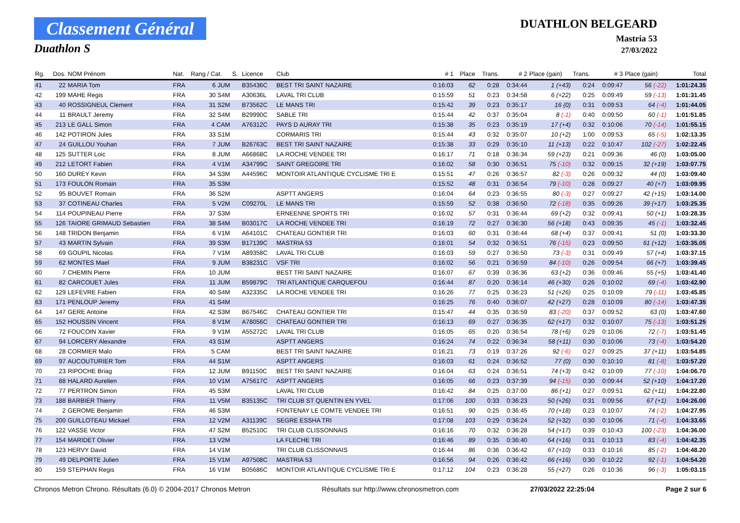Classement Général
Duathlon S
DUATHLON BELGEARD
Mastria 53
27/03/2022
| Rg. | Dos. | NOM Prénom | Nat. | Rang / Cat. | S. | Licence | Club | # 1 | Place | Trans. | # 2 | Place (gain) | Trans. | # 3 | Place (gain) | Total |
| --- | --- | --- | --- | --- | --- | --- | --- | --- | --- | --- | --- | --- | --- | --- | --- | --- |
| 41 | 22 | MARIA Tom | FRA | 6 JUM | | B35436C | BEST TRI SAINT NAZAIRE | 0:16:03 | 62 | 0:28 | 0:34:44 | 1 (+43) | 0:24 | 0:09:47 | 56 (-22) | 1:01:24.35 |
| 42 | 199 | MAHE Regis | FRA | 30 S4M | | A30636L | LAVAL TRI CLUB | 0:15:59 | 51 | 0:23 | 0:34:58 | 6 (+22) | 0:25 | 0:09:49 | 59 (-13) | 1:01:31.45 |
| 43 | 40 | ROSSIGNEUL Clement | FRA | 31 S2M | | B73562C | LE MANS TRI | 0:15:42 | 39 | 0:23 | 0:35:17 | 16 (0) | 0:31 | 0:09:53 | 64 (-4) | 1:01:44.05 |
| 44 | 11 | BRAULT Jeremy | FRA | 32 S4M | | B29990C | SABLE TRI | 0:15:44 | 42 | 0:37 | 0:35:04 | 8 (-1) | 0:40 | 0:09:50 | 60 (-1) | 1:01:51.85 |
| 45 | 213 | LE GALL Simon | FRA | 4 CAM | | A76312C | PAYS D AURAY TRI | 0:15:38 | 35 | 0:23 | 0:35:19 | 17 (+4) | 0:32 | 0:10:06 | 70 (-14) | 1:01:55.15 |
| 46 | 142 | POTIRON Jules | FRA | 33 S1M | | | CORMARIS TRI | 0:15:44 | 43 | 0:32 | 0:35:07 | 10 (+2) | 1:00 | 0:09:53 | 65 (-5) | 1:02:13.35 |
| 47 | 24 | GUILLOU Youhan | FRA | 7 JUM | | B26763C | BEST TRI SAINT NAZAIRE | 0:15:38 | 33 | 0:29 | 0:35:10 | 11 (+13) | 0:22 | 0:10:47 | 102 (-27) | 1:02:22.45 |
| 48 | 125 | SUTTER Loic | FRA | 8 JUM | | A66868C | LA ROCHE VENDEE TRI | 0:16:17 | 71 | 0:18 | 0:36:34 | 59 (+23) | 0:21 | 0:09:36 | 46 (0) | 1:03:05.00 |
| 49 | 212 | LETORT Fabien | FRA | 4 V1M | | A34799C | SAINT GREGOIRE TRI | 0:16:02 | 58 | 0:30 | 0:36:51 | 75 (-10) | 0:32 | 0:09:15 | 32 (+19) | 1:03:07.75 |
| 50 | 160 | DUREY Kevin | FRA | 34 S3M | | A44596C | MONTOIR ATLANTIQUE CYCLISME TRI E | 0:15:51 | 47 | 0:26 | 0:36:57 | 82 (-3) | 0:26 | 0:09:32 | 44 (0) | 1:03:09.40 |
| 51 | 173 | FOULON Romain | FRA | 35 S3M | | | | 0:15:52 | 48 | 0:31 | 0:36:54 | 79 (-10) | 0:28 | 0:09:27 | 40 (+7) | 1:03:09.95 |
| 52 | 95 | BOUVET Romain | FRA | 36 S2M | | | ASPTT ANGERS | 0:16:04 | 64 | 0:23 | 0:36:55 | 80 (-3) | 0:27 | 0:09:27 | 42 (+15) | 1:03:14.00 |
| 53 | 37 | COTINEAU Charles | FRA | 5 V2M | | C09270L | LE MANS TRI | 0:15:59 | 52 | 0:38 | 0:36:50 | 72 (-18) | 0:35 | 0:09:26 | 39 (+17) | 1:03:25.35 |
| 54 | 114 | POUPINEAU Pierre | FRA | 37 S3M | | | ERNEENNE SPORTS TRI | 0:16:02 | 57 | 0:31 | 0:36:44 | 69 (+2) | 0:32 | 0:09:41 | 50 (+1) | 1:03:28.35 |
| 55 | 126 | TAIORE GRIMAUD Sebastien | FRA | 38 S4M | | B03017C | LA ROCHE VENDEE TRI | 0:16:19 | 72 | 0:27 | 0:36:30 | 56 (+18) | 0:43 | 0:09:35 | 45 (-1) | 1:03:32.45 |
| 56 | 148 | TRIDON Benjamin | FRA | 6 V1M | | A64101C | CHATEAU GONTIER TRI | 0:16:03 | 60 | 0:31 | 0:36:44 | 68 (+4) | 0:37 | 0:09:41 | 51 (0) | 1:03:33.30 |
| 57 | 43 | MARTIN Sylvain | FRA | 39 S3M | | B17139C | MASTRIA 53 | 0:16:01 | 54 | 0:32 | 0:36:51 | 76 (-15) | 0:23 | 0:09:50 | 61 (+12) | 1:03:35.05 |
| 58 | 69 | GOUPIL Nicolas | FRA | 7 V1M | | A89358C | LAVAL TRI CLUB | 0:16:03 | 59 | 0:27 | 0:36:50 | 73 (-3) | 0:31 | 0:09:49 | 57 (+4) | 1:03:37.15 |
| 59 | 62 | MONTES Mael | FRA | 9 JUM | | B38231C | VSF TRI | 0:16:02 | 56 | 0:21 | 0:36:59 | 84 (-10) | 0:26 | 0:09:54 | 66 (+7) | 1:03:39.45 |
| 60 | 7 | CHEMIN Pierre | FRA | 10 JUM | | | BEST TRI SAINT NAZAIRE | 0:16:07 | 67 | 0:39 | 0:36:36 | 63 (+2) | 0:36 | 0:09:46 | 55 (+5) | 1:03:41.40 |
| 61 | 82 | CARCOUET Jules | FRA | 11 JUM | | B59879C | TRI ATLANTIQUE CARQUEFOU | 0:16:44 | 87 | 0:20 | 0:36:14 | 46 (+30) | 0:26 | 0:10:02 | 69 (-4) | 1:03:42.90 |
| 62 | 129 | LEFEVRE Fabien | FRA | 40 S4M | | A32335C | LA ROCHE VENDEE TRI | 0:16:26 | 77 | 0:25 | 0:36:23 | 51 (+26) | 0:25 | 0:10:09 | 79 (-11) | 1:03:45.85 |
| 63 | 171 | PENLOUP Jeremy | FRA | 41 S4M | | | | 0:16:25 | 76 | 0:40 | 0:36:07 | 42 (+27) | 0:28 | 0:10:09 | 80 (-14) | 1:03:47.35 |
| 64 | 147 | GERE Antoine | FRA | 42 S3M | | B67546C | CHATEAU GONTIER TRI | 0:15:47 | 44 | 0:35 | 0:36:59 | 83 (-20) | 0:37 | 0:09:52 | 63 (0) | 1:03:47.60 |
| 65 | 152 | HOUSSIN Vincent | FRA | 8 V1M | | A78056C | CHATEAU GONTIER TRI | 0:16:13 | 69 | 0:27 | 0:36:35 | 62 (+17) | 0:32 | 0:10:07 | 75 (-13) | 1:03:51.25 |
| 66 | 72 | FOUCOIN Xavier | FRA | 9 V1M | | A55272C | LAVAL TRI CLUB | 0:16:05 | 65 | 0:20 | 0:36:54 | 78 (+6) | 0:29 | 0:10:06 | 72 (-7) | 1:03:51.45 |
| 67 | 94 | LORCERY Alexandre | FRA | 43 S1M | | | ASPTT ANGERS | 0:16:24 | 74 | 0:22 | 0:36:34 | 58 (+11) | 0:30 | 0:10:06 | 73 (-4) | 1:03:54.20 |
| 68 | 28 | CORMIER Malo | FRA | 5 CAM | | | BEST TRI SAINT NAZAIRE | 0:16:21 | 73 | 0:19 | 0:37:26 | 92 (-6) | 0:27 | 0:09:25 | 37 (+11) | 1:03:54.85 |
| 69 | 97 | AUCOUTURIER Tom | FRA | 44 S1M | | | ASPTT ANGERS | 0:16:03 | 61 | 0:24 | 0:36:52 | 77 (0) | 0:30 | 0:10:10 | 81 (-8) | 1:03:57.20 |
| 70 | 23 | RIPOCHE Briag | FRA | 12 JUM | | B91150C | BEST TRI SAINT NAZAIRE | 0:16:04 | 63 | 0:24 | 0:36:51 | 74 (+3) | 0:42 | 0:10:09 | 77 (-10) | 1:04:06.70 |
| 71 | 88 | HALARD Aurelien | FRA | 10 V1M | | A75617C | ASPTT ANGERS | 0:16:05 | 66 | 0:23 | 0:37:39 | 94 (-15) | 0:30 | 0:09:44 | 52 (+10) | 1:04:17.20 |
| 72 | 77 | PERTRON Simon | FRA | 45 S3M | | | LAVAL TRI CLUB | 0:16:42 | 84 | 0:25 | 0:37:00 | 86 (+1) | 0:27 | 0:09:51 | 62 (+11) | 1:04:22.80 |
| 73 | 188 | BARBIER Thierry | FRA | 11 V5M | | B35135C | TRI CLUB ST QUENTIN EN YVEL | 0:17:06 | 100 | 0:33 | 0:36:23 | 50 (+26) | 0:31 | 0:09:56 | 67 (+1) | 1:04:26.00 |
| 74 | 2 | GEROME Benjamin | FRA | 46 S3M | | | FONTENAY LE COMTE VENDEE TRI | 0:16:51 | 90 | 0:25 | 0:36:45 | 70 (+18) | 0:23 | 0:10:07 | 74 (-2) | 1:04:27.95 |
| 75 | 200 | GUILLOTEAU Mickael | FRA | 12 V2M | | A31139C | SEGRE ESSHA TRI | 0:17:08 | 103 | 0:29 | 0:36:24 | 52 (+32) | 0:30 | 0:10:06 | 71 (-4) | 1:04:33.65 |
| 76 | 122 | VASSE Victor | FRA | 47 S2M | | B52510C | TRI CLUB CLISSONNAIS | 0:16:16 | 70 | 0:32 | 0:36:28 | 54 (+17) | 0:39 | 0:10:43 | 100 (-23) | 1:04:36.00 |
| 77 | 154 | MARIDET Olivier | FRA | 13 V2M | | | LA FLECHE TRI | 0:16:46 | 89 | 0:35 | 0:36:40 | 64 (+16) | 0:31 | 0:10:13 | 83 (-4) | 1:04:42.35 |
| 78 | 123 | HERVY David | FRA | 14 V1M | | | TRI CLUB CLISSONNAIS | 0:16:44 | 86 | 0:36 | 0:36:42 | 67 (+10) | 0:33 | 0:10:16 | 85 (-2) | 1:04:48.20 |
| 79 | 49 | DELPORTE Julien | FRA | 15 V1M | | A97508C | MASTRIA 53 | 0:16:56 | 94 | 0:26 | 0:36:42 | 66 (+16) | 0:30 | 0:10:22 | 92 (-1) | 1:04:54.20 |
| 80 | 159 | STEPHAN Regis | FRA | 16 V1M | | B05686C | MONTOIR ATLANTIQUE CYCLISME TRI E | 0:17:12 | 104 | 0:23 | 0:36:28 | 55 (+27) | 0:26 | 0:10:36 | 96 (-3) | 1:05:03.15 |
Chronos Metron Chrono. Résultats (6.0) © 2004-2017 Chronos Metron Résultats sur http://www.chronosmetron.com 27/03/2022 22:25:04 Page 2 sur 6